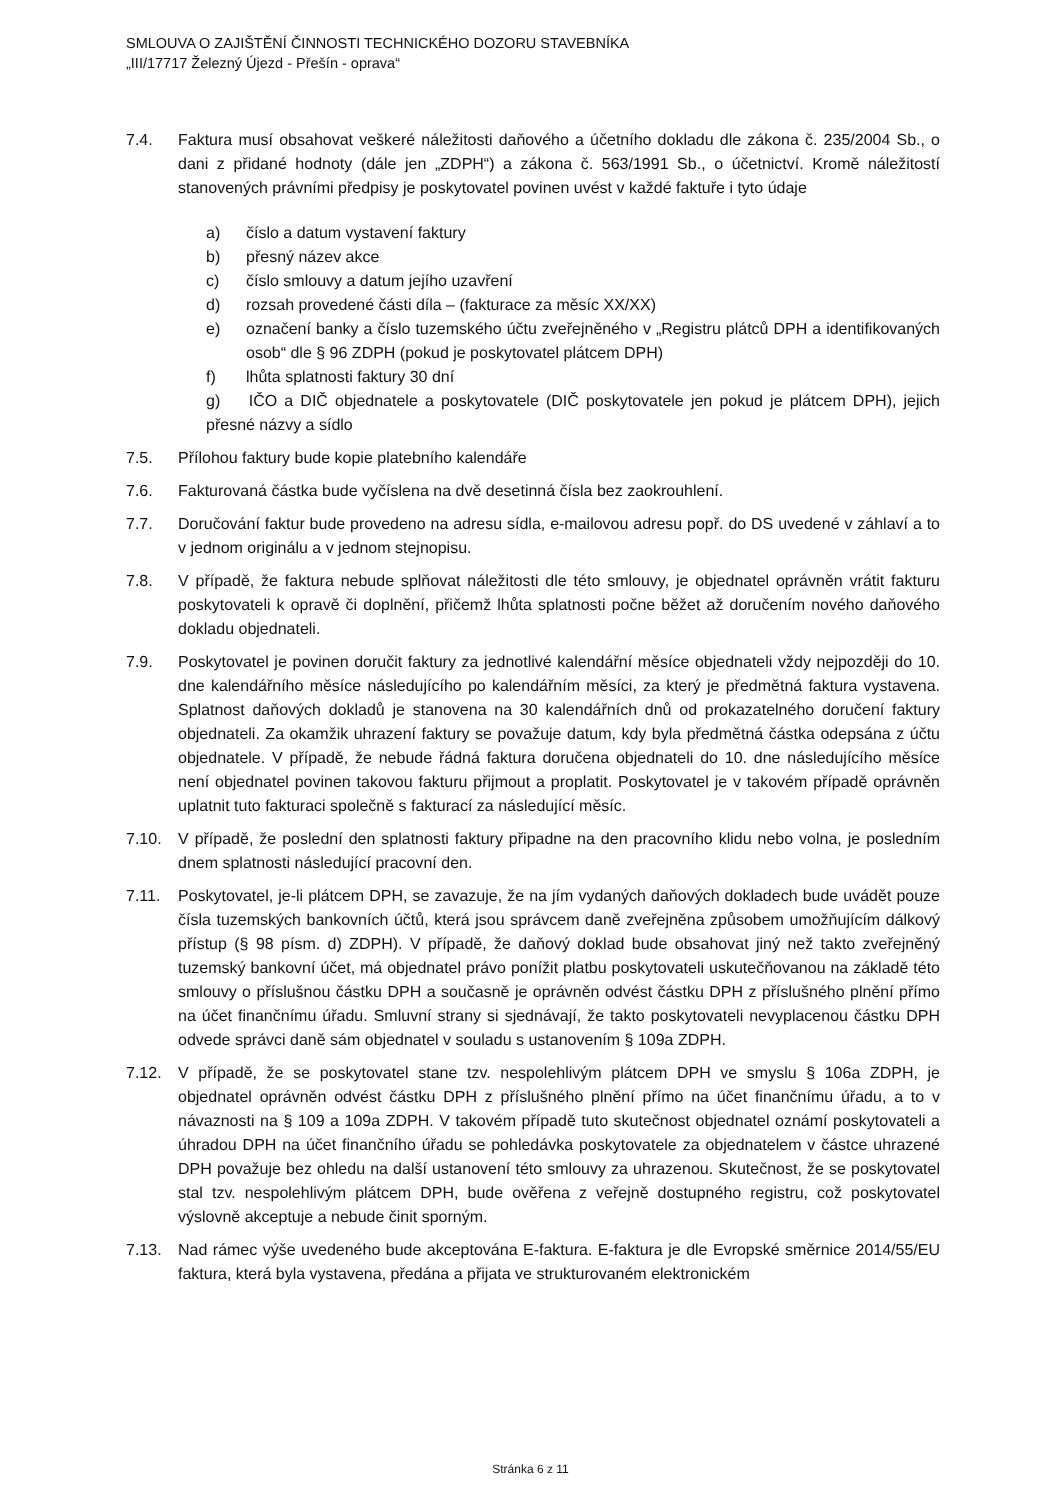SMLOUVA O ZAJIŠTĚNÍ ČINNOSTI TECHNICKÉHO DOZORU STAVEBNÍKA
„III/17717 Železný Újezd - Přešín - oprava“
7.4. Faktura musí obsahovat veškeré náležitosti daňového a účetního dokladu dle zákona č. 235/2004 Sb., o dani z přidané hodnoty (dále jen „ZDPH“) a zákona č. 563/1991 Sb., o účetnictví. Kromě náležitostí stanovených právními předpisy je poskytovatel povinen uvést v každé faktuře i tyto údaje
a) číslo a datum vystavení faktury
b) přesný název akce
c) číslo smlouvy a datum jejího uzavření
d) rozsah provedené části díla – (fakturace za měsíc XX/XX)
e) označení banky a číslo tuzemského účtu zveřejněného v „Registru plátců DPH a identifikovaných osob“ dle § 96 ZDPH (pokud je poskytovatel plátcem DPH)
f) lhůta splatnosti faktury 30 dní
g) IČO a DIČ objednatele a poskytovatele (DIČ poskytovatele jen pokud je plátcem DPH), jejich přesné názvy a sídlo
7.5. Přílohou faktury bude kopie platebního kalendáře
7.6. Fakturovaná částka bude vyčíslena na dvě desetinná čísla bez zaokrouhlení.
7.7. Doručování faktur bude provedeno na adresu sídla, e-mailovou adresu popř. do DS uvedené v záhlaví a to v jednom originálu a v jednom stejnopisu.
7.8. V případě, že faktura nebude splňovat náležitosti dle této smlouvy, je objednatel oprávněn vrátit fakturu poskytovateli k opravě či doplnění, přičemž lhůta splatnosti počne běžet až doručením nového daňového dokladu objednateli.
7.9. Poskytovatel je povinen doručit faktury za jednotlivé kalendářní měsíce objednateli vždy nejpozději do 10. dne kalendářního měsíce následujícího po kalendářním měsíci, za který je předmětná faktura vystavena. Splatnost daňových dokladů je stanovena na 30 kalendářních dnů od prokazatelného doručení faktury objednateli. Za okamžik uhrazení faktury se považuje datum, kdy byla předmětná částka odepsána z účtu objednatele. V případě, že nebude řádná faktura doručena objednateli do 10. dne následujícího měsíce není objednatel povinen takovou fakturu přijmout a proplatit. Poskytovatel je v takovém případě oprávněn uplatnit tuto fakturaci společně s fakturací za následující měsíc.
7.10. V případě, že poslední den splatnosti faktury připadne na den pracovního klidu nebo volna, je posledním dnem splatnosti následující pracovní den.
7.11. Poskytovatel, je-li plátcem DPH, se zavazuje, že na jím vydaných daňových dokladech bude uvádět pouze čísla tuzemských bankovních účtů, která jsou správcem daně zveřejněna způsobem umožňujícím dálkový přístup (§ 98 písm. d) ZDPH). V případě, že daňový doklad bude obsahovat jiný než takto zveřejněný tuzemský bankovní účet, má objednatel právo ponížit platbu poskytovateli uskutečňovanou na základě této smlouvy o příslušnou částku DPH a současně je oprávněn odvést částku DPH z příslušného plnění přímo na účet finančnímu úřadu. Smluvní strany si sjednávají, že takto poskytovateli nevyplacenou částku DPH odvede správci daně sám objednatel v souladu s ustanovením § 109a ZDPH.
7.12. V případě, že se poskytovatel stane tzv. nespolehlivým plátcem DPH ve smyslu § 106a ZDPH, je objednatel oprávněn odvést částku DPH z příslušného plnění přímo na účet finančnímu úřadu, a to v návaznosti na § 109 a 109a ZDPH. V takovém případě tuto skutečnost objednatel oznámí poskytovateli a úhradou DPH na účet finančního úřadu se pohledávka poskytovatele za objednatelem v částce uhrazené DPH považuje bez ohledu na další ustanovení této smlouvy za uhrazenou. Skutečnost, že se poskytovatel stal tzv. nespolehlivým plátcem DPH, bude ověřena z veřejně dostupného registru, což poskytovatel výslovně akceptuje a nebude činit sporným.
7.13. Nad rámec výše uvedeného bude akceptována E-faktura. E-faktura je dle Evropské směrnice 2014/55/EU faktura, která byla vystavena, předána a přijata ve strukturovaném elektronickém
Stránka 6 z 11